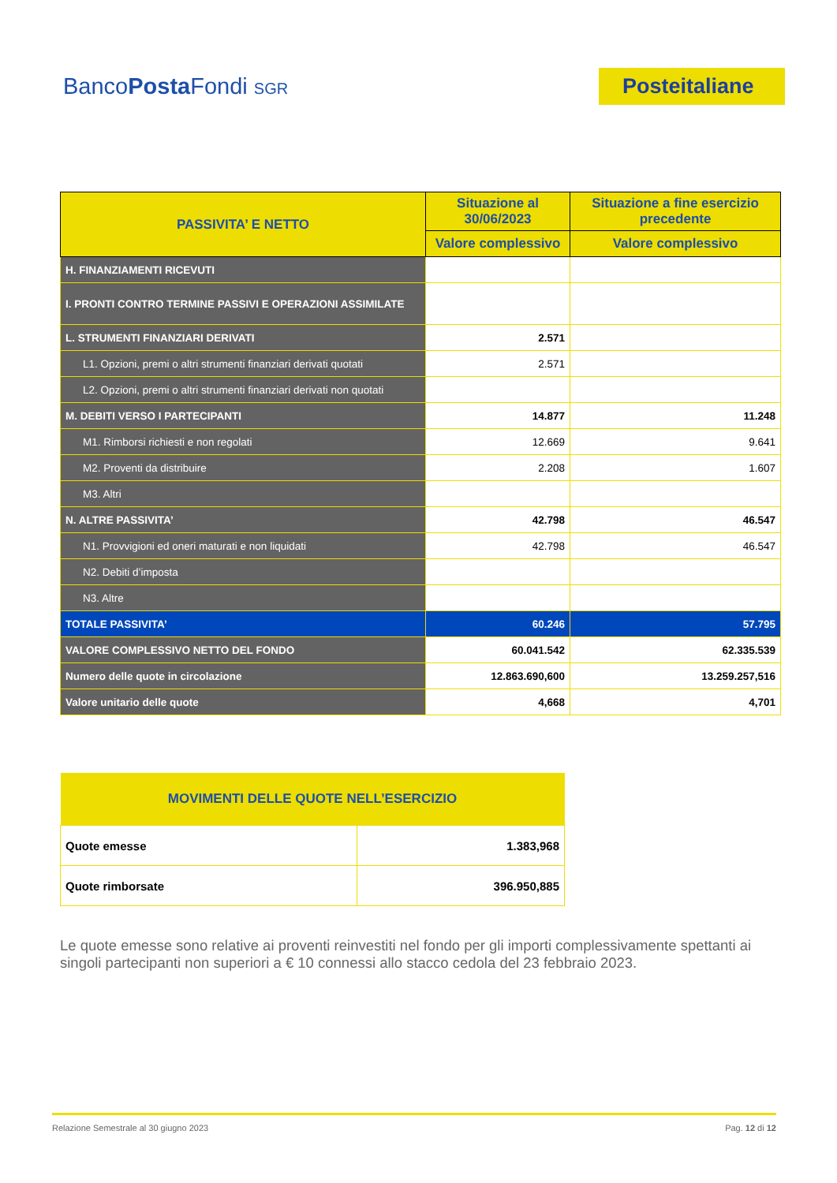BancoPosta Fondi SGR
Posteitaliane
| PASSIVITA’ E NETTO | Situazione al 30/06/2023 | Situazione a fine esercizio precedente |
| --- | --- | --- |
| | Valore complessivo | Valore complessivo |
| H. FINANZIAMENTI RICEVUTI | | |
| I. PRONTI CONTRO TERMINE PASSIVI E OPERAZIONI ASSIMILATE | | |
| L. STRUMENTI FINANZIARI DERIVATI | 2.571 | |
| L1. Opzioni, premi o altri strumenti finanziari derivati quotati | 2.571 | |
| L2. Opzioni, premi o altri strumenti finanziari derivati non quotati | | |
| M. DEBITI VERSO I PARTECIPANTI | 14.877 | 11.248 |
| M1. Rimborsi richiesti e non regolati | 12.669 | 9.641 |
| M2. Proventi da distribuire | 2.208 | 1.607 |
| M3. Altri | | |
| N. ALTRE PASSIVITA’ | 42.798 | 46.547 |
| N1. Provvigioni ed oneri maturati e non liquidati | 42.798 | 46.547 |
| N2. Debiti d’imposta | | |
| N3. Altre | | |
| TOTALE PASSIVITA’ | 60.246 | 57.795 |
| VALORE COMPLESSIVO NETTO DEL FONDO | 60.041.542 | 62.335.539 |
| Numero delle quote in circolazione | 12.863.690,600 | 13.259.257,516 |
| Valore unitario delle quote | 4,668 | 4,701 |
| MOVIMENTI DELLE QUOTE NELL’ESERCIZIO | |
| --- | --- |
| Quote emesse | 1.383,968 |
| Quote rimborsate | 396.950,885 |
Le quote emesse sono relative ai proventi reinvestiti nel fondo per gli importi complessivamente spettanti ai singoli partecipanti non superiori a € 10 connessi allo stacco cedola del 23 febbraio 2023.
Relazione Semestrale al 30 giugno 2023 Pag. 12 di 12